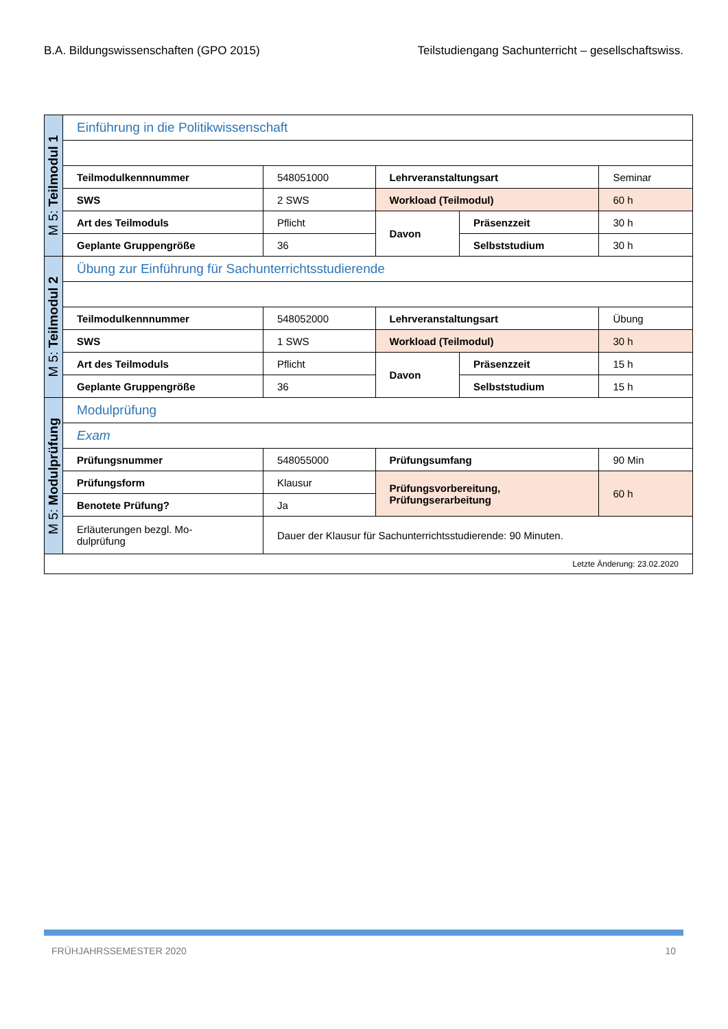B.A. Bildungswissenschaften (GPO 2015) Teilstudiengang Sachunterricht – gesellschaftswiss.
| M 5: Teilmodul 1 | Einführung in die Politikwissenschaft | | | | |
| | Teilmodulkennnummer | 548051000 | Lehrveranstaltungsart | | Seminar |
| | SWS | 2 SWS | Workload (Teilmodul) | | 60 h |
| | Art des Teilmoduls | Pflicht | Davon | Präsenzzeit | 30 h |
| | Geplante Gruppengröße | 36 | | Selbststudium | 30 h |
| M 5: Teilmodul 2 | Übung zur Einführung für Sachunterrichtsstudierende | | | | |
| | Teilmodulkennnummer | 548052000 | Lehrveranstaltungsart | | Übung |
| | SWS | 1 SWS | Workload (Teilmodul) | | 30 h |
| | Art des Teilmoduls | Pflicht | Davon | Präsenzzeit | 15 h |
| | Geplante Gruppengröße | 36 | | Selbststudium | 15 h |
| M 5: Modulprüfung | Modulprüfung | | | | |
| | Exam | | | | |
| | Prüfungsnummer | 548055000 | Prüfungsumfang | | 90 Min |
| | Prüfungsform | Klausur | Prüfungsvorbereitung, Prüfungserarbeitung | | 60 h |
| | Benotete Prüfung? | Ja | | | |
| | Erläuterungen bezgl. Mo- dulprüfung | Dauer der Klausur für Sachunterrichtsstudierende: 90 Minuten. | | | |
| Letzte Änderung: 23.02.2020 | | | | | |
FRÜHJAHRSSEMESTER 2020 10